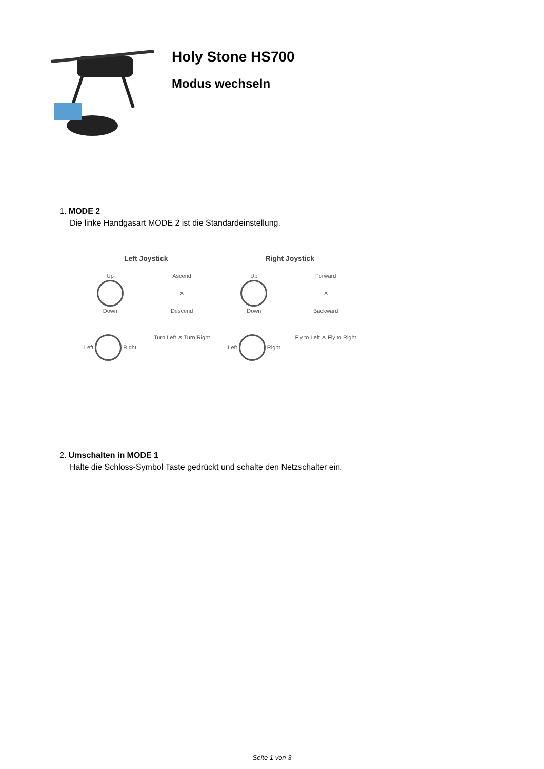Holy Stone HS700
Modus wechseln
1. MODE 2
Die linke Handgasart MODE 2 ist die Standardeinstellung.
Left Joystick
Up
Down
Ascend
✕
Descend
Left Right
Turn Left ✕ Turn Right
Right Joystick
Up
Down
Forward
✕
Backward
Left Right
Fly to Left ✕ Fly to Right
2. Umschalten in MODE 1
Halte die Schloss-Symbol Taste gedrückt und schalte den Netzschalter ein.
Seite 1 von 3